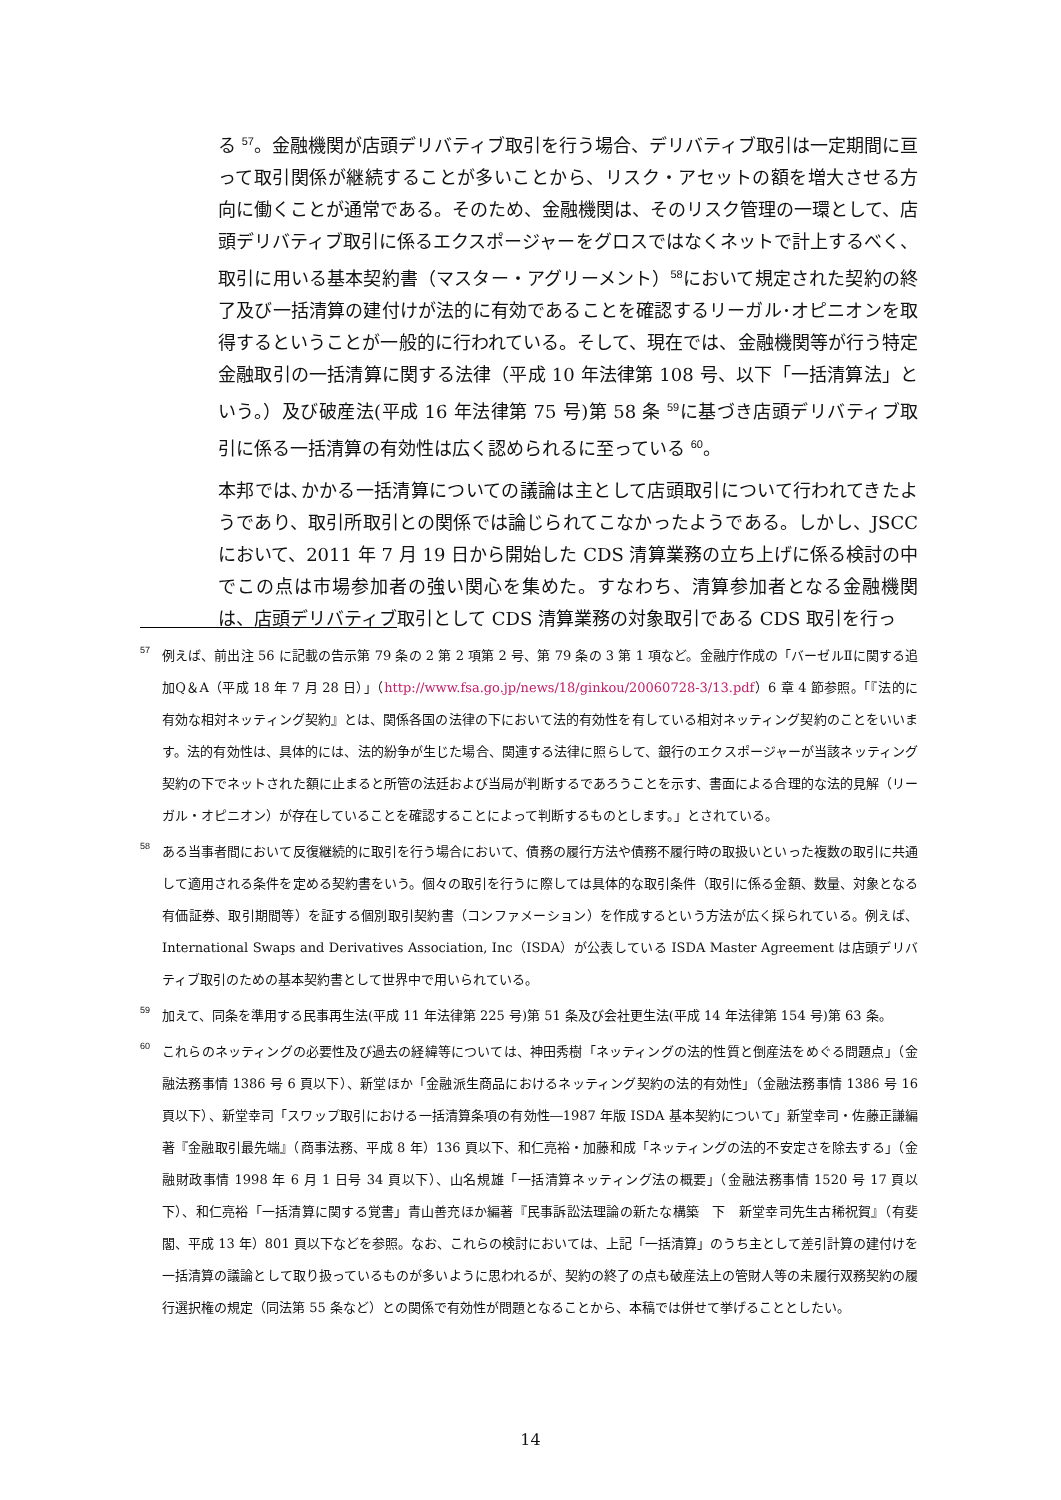る <sup>57</sup>。金融機関が店頭デリバティブ取引を行う場合、デリバティブ取引は一定期間に亘って取引関係が継続することが多いことから、リスク・アセットの額を増大させる方向に働くことが通常である。そのため、金融機関は、そのリスク管理の一環として、店頭デリバティブ取引に係るエクスポージャーをグロスではなくネットで計上するべく、取引に用いる基本契約書（マスター・アグリーメント）<sup>58</sup>において規定された契約の終了及び一括清算の建付けが法的に有効であることを確認するリーガル･オピニオンを取得するということが一般的に行われている。そして、現在では、金融機関等が行う特定金融取引の一括清算に関する法律（平成 10 年法律第 108 号、以下「一括清算法」という。）及び破産法(平成 16 年法律第 75 号)第 58 条 <sup>59</sup>に基づき店頭デリバティブ取引に係る一括清算の有効性は広く認められるに至っている <sup>60</sup>。
本邦では､かかる一括清算についての議論は主として店頭取引について行われてきたようであり、取引所取引との関係では論じられてこなかったようである。しかし、JSCC において、2011 年 7 月 19 日から開始した CDS 清算業務の立ち上げに係る検討の中でこの点は市場参加者の強い関心を集めた。すなわち、清算参加者となる金融機関は、店頭デリバティブ取引として CDS 清算業務の対象取引である CDS 取引を行っ
57 例えば、前出注 56 に記載の告示第 79 条の 2 第 2 項第 2 号、第 79 条の 3 第 1 項など。金融庁作成の「バーゼルⅡに関する追加Q＆A（平成 18 年 7 月 28 日）」（http://www.fsa.go.jp/news/18/ginkou/20060728-3/13.pdf）6 章 4 節参照。「『法的に有効な相対ネッティング契約』とは、関係各国の法律の下において法的有効性を有している相対ネッティング契約のことをいいます。法的有効性は、具体的には、法的紛争が生じた場合、関連する法律に照らして、銀行のエクスポージャーが当該ネッティング契約の下でネットされた額に止まると所管の法廷および当局が判断するであろうことを示す、書面による合理的な法的見解（リーガル・オピニオン）が存在していることを確認することによって判断するものとします。」とされている。
58 ある当事者間において反復継続的に取引を行う場合において、債務の履行方法や債務不履行時の取扱いといった複数の取引に共通して適用される条件を定める契約書をいう。個々の取引を行うに際しては具体的な取引条件（取引に係る金額、数量、対象となる有価証券、取引期間等）を証する個別取引契約書（コンファメーション）を作成するという方法が広く採られている。例えば、International Swaps and Derivatives Association, Inc（ISDA）が公表している ISDA Master Agreement は店頭デリバティブ取引のための基本契約書として世界中で用いられている。
59 加えて、同条を準用する民事再生法(平成 11 年法律第 225 号)第 51 条及び会社更生法(平成 14 年法律第 154 号)第 63 条。
60 これらのネッティングの必要性及び過去の経緯等については、神田秀樹「ネッティングの法的性質と倒産法をめぐる問題点」（金融法務事情 1386 号 6 頁以下）、新堂ほか「金融派生商品におけるネッティング契約の法的有効性」（金融法務事情 1386 号 16 頁以下）、新堂幸司「スワップ取引における一括清算条項の有効性―1987 年版 ISDA 基本契約について」新堂幸司・佐藤正謙編著『金融取引最先端』（商事法務、平成 8 年）136 頁以下、和仁亮裕・加藤和成「ネッティングの法的不安定さを除去する」（金融財政事情 1998 年 6 月 1 日号 34 頁以下）、山名規雄「一括清算ネッティング法の概要」（金融法務事情 1520 号 17 頁以下）、和仁亮裕「一括清算に関する覚書」青山善充ほか編著『民事訴訟法理論の新たな構築　下　新堂幸司先生古稀祝賀』（有斐閣、平成 13 年）801 頁以下などを参照。なお、これらの検討においては、上記「一括清算」のうち主として差引計算の建付けを一括清算の議論として取り扱っているものが多いように思われるが、契約の終了の点も破産法上の管財人等の未履行双務契約の履行選択権の規定（同法第 55 条など）との関係で有効性が問題となることから、本稿では併せて挙げることとしたい。
14